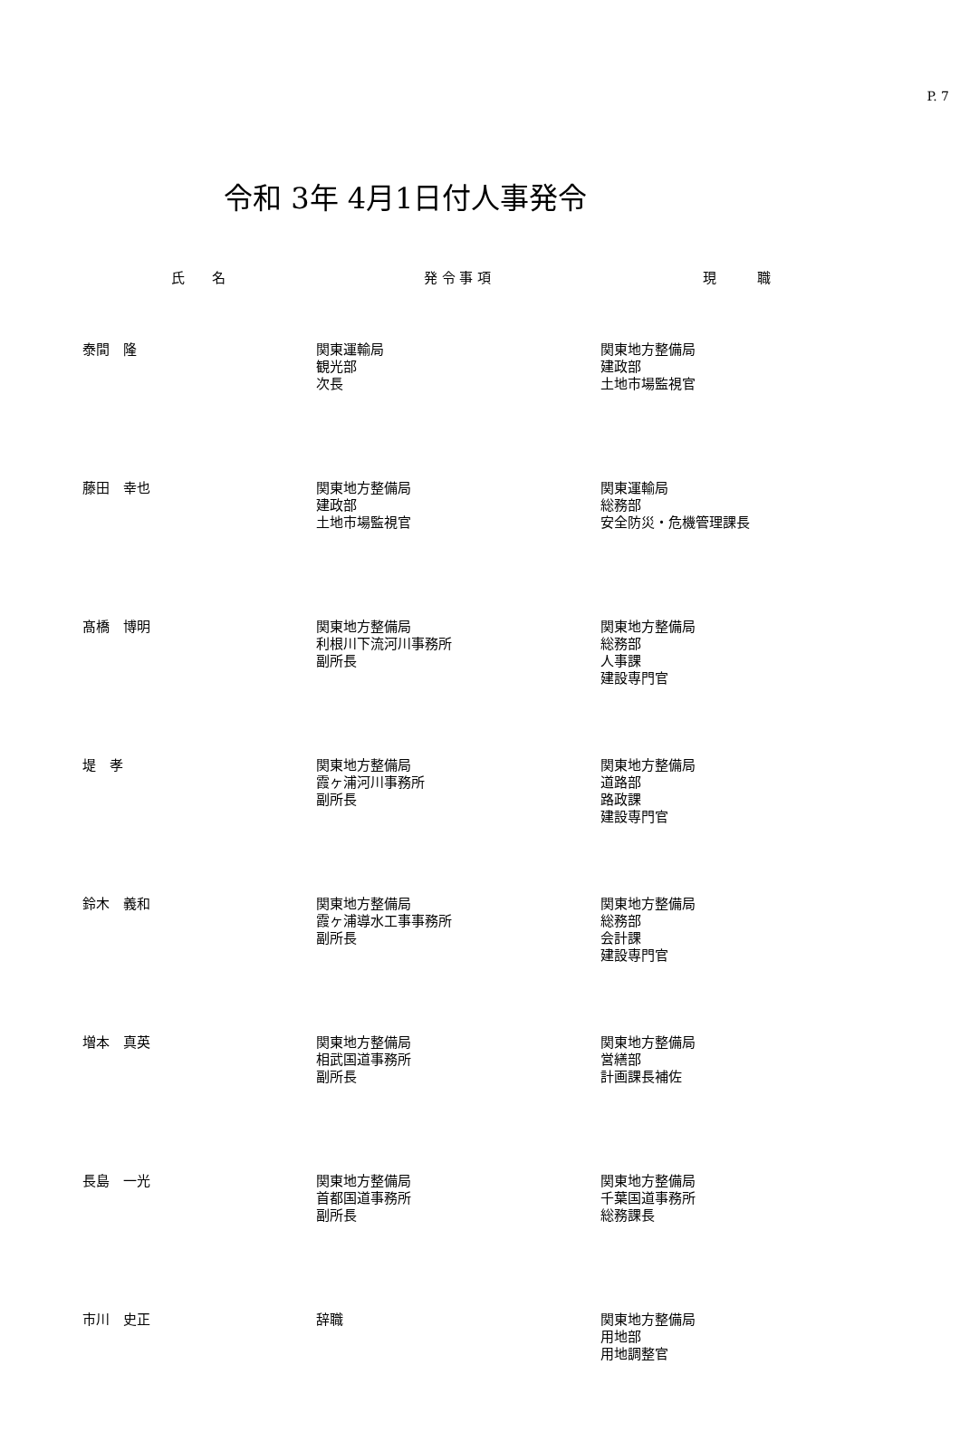P. 7
令和 3年 4月1日付人事発令
| 氏 名 | 発 令 事 項 | 現 職 |
| --- | --- | --- |
| 泰間 隆 | 関東運輸局 観光部 次長 | 関東地方整備局 建政部 土地市場監視官 |
| 藤田 幸也 | 関東地方整備局 建政部 土地市場監視官 | 関東運輸局 総務部 安全防災・危機管理課長 |
| 髙橋 博明 | 関東地方整備局 利根川下流河川事務所 副所長 | 関東地方整備局 総務部 人事課 建設専門官 |
| 堤 孝 | 関東地方整備局 霞ヶ浦河川事務所 副所長 | 関東地方整備局 道路部 路政課 建設専門官 |
| 鈴木 義和 | 関東地方整備局 霞ヶ浦導水工事事務所 副所長 | 関東地方整備局 総務部 会計課 建設専門官 |
| 増本 真英 | 関東地方整備局 相武国道事務所 副所長 | 関東地方整備局 営繕部 計画課長補佐 |
| 長島 一光 | 関東地方整備局 首都国道事務所 副所長 | 関東地方整備局 千葉国道事務所 総務課長 |
| 市川 史正 | 辞職 | 関東地方整備局 用地部 用地調整官 |